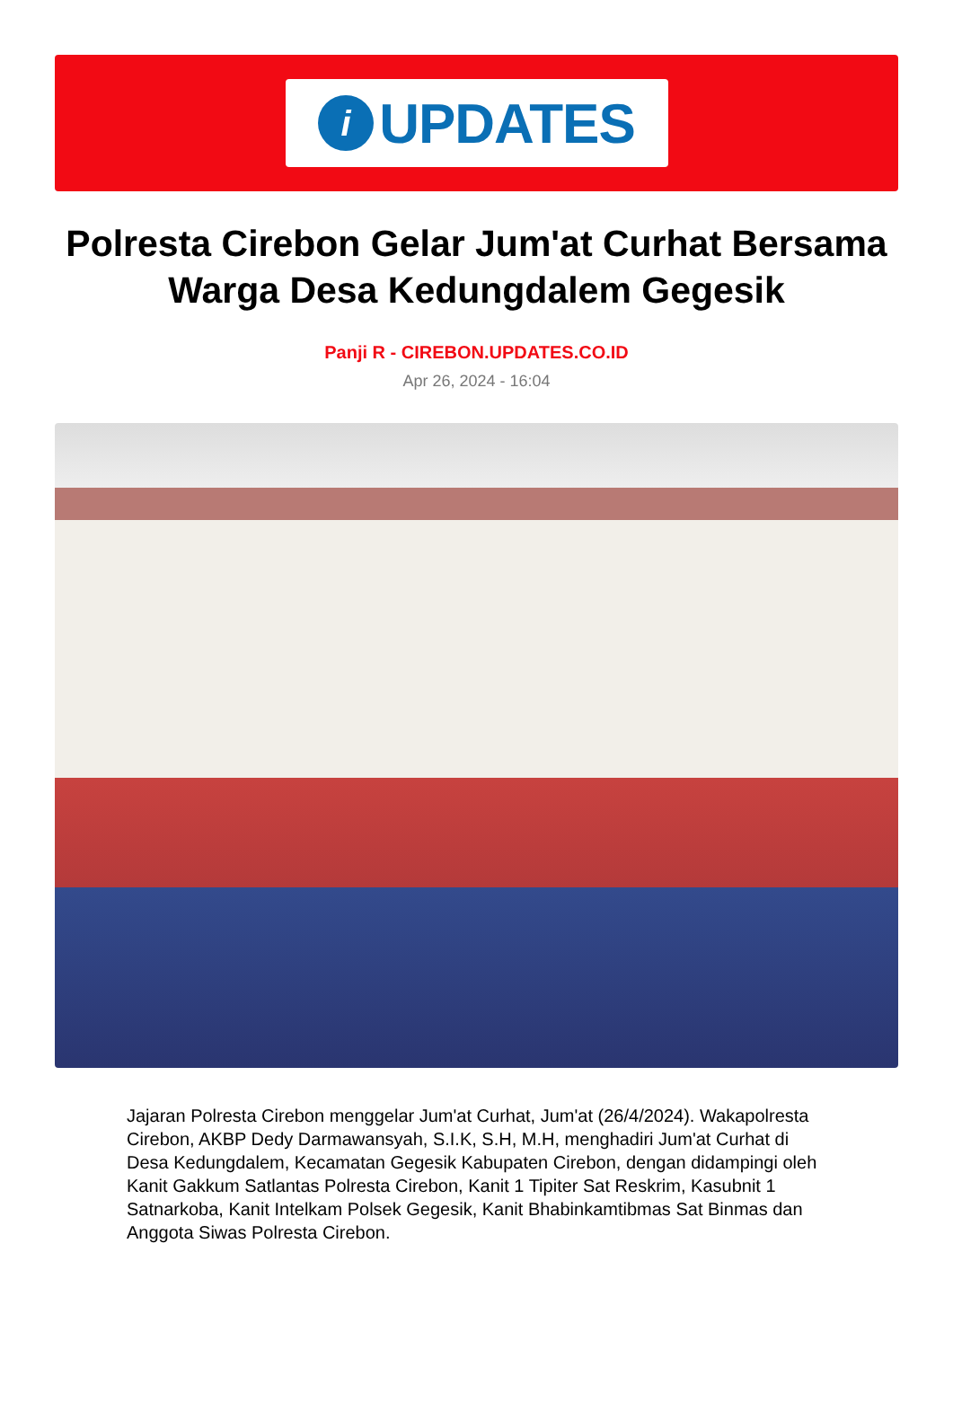i
UPDATES
Polresta Cirebon Gelar Jum'at Curhat Bersama Warga Desa Kedungdalem Gegesik
Panji R - CIREBON.UPDATES.CO.ID
Apr 26, 2024 - 16:04
Jajaran Polresta Cirebon menggelar Jum'at Curhat, Jum'at (26/4/2024). Wakapolresta Cirebon, AKBP Dedy Darmawansyah, S.I.K, S.H, M.H, menghadiri Jum'at Curhat di Desa Kedungdalem, Kecamatan Gegesik Kabupaten Cirebon, dengan didampingi oleh Kanit Gakkum Satlantas Polresta Cirebon, Kanit 1 Tipiter Sat Reskrim, Kasubnit 1 Satnarkoba, Kanit Intelkam Polsek Gegesik, Kanit Bhabinkamtibmas Sat Binmas dan Anggota Siwas Polresta Cirebon.